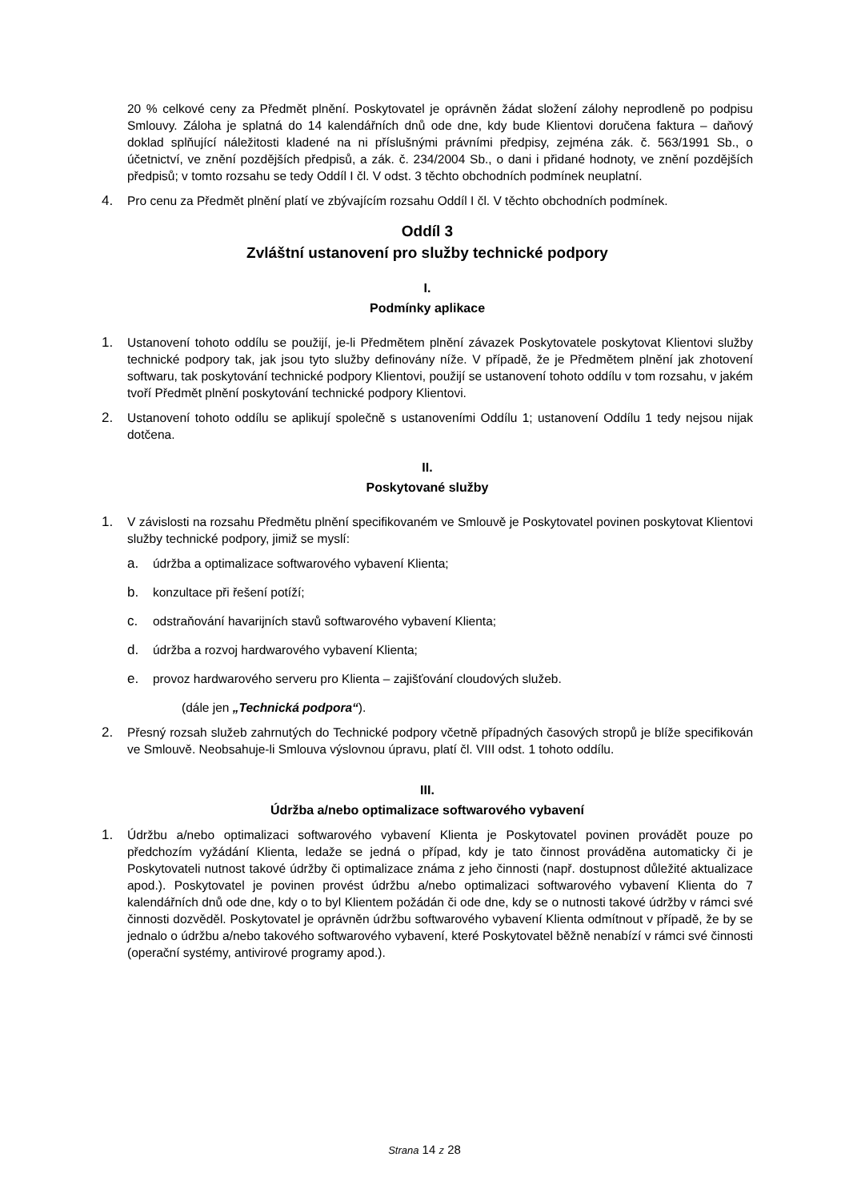20 % celkové ceny za Předmět plnění. Poskytovatel je oprávněn žádat složení zálohy neprodleně po podpisu Smlouvy. Záloha je splatná do 14 kalendářních dnů ode dne, kdy bude Klientovi doručena faktura – daňový doklad splňující náležitosti kladené na ni příslušnými právními předpisy, zejména zák. č. 563/1991 Sb., o účetnictví, ve znění pozdějších předpisů, a zák. č. 234/2004 Sb., o dani i přidané hodnoty, ve znění pozdějších předpisů; v tomto rozsahu se tedy Oddíl I čl. V odst. 3 těchto obchodních podmínek neuplatní.
4. Pro cenu za Předmět plnění platí ve zbývajícím rozsahu Oddíl I čl. V těchto obchodních podmínek.
Oddíl 3
Zvláštní ustanovení pro služby technické podpory
I.
Podmínky aplikace
1. Ustanovení tohoto oddílu se použijí, je-li Předmětem plnění závazek Poskytovatele poskytovat Klientovi služby technické podpory tak, jak jsou tyto služby definovány níže. V případě, že je Předmětem plnění jak zhotovení softwaru, tak poskytování technické podpory Klientovi, použijí se ustanovení tohoto oddílu v tom rozsahu, v jakém tvoří Předmět plnění poskytování technické podpory Klientovi.
2. Ustanovení tohoto oddílu se aplikují společně s ustanoveními Oddílu 1; ustanovení Oddílu 1 tedy nejsou nijak dotčena.
II.
Poskytované služby
1. V závislosti na rozsahu Předmětu plnění specifikovaném ve Smlouvě je Poskytovatel povinen poskytovat Klientovi služby technické podpory, jimiž se myslí:
a. údržba a optimalizace softwarového vybavení Klienta;
b. konzultace při řešení potíží;
c. odstraňování havarijních stavů softwarového vybavení Klienta;
d. údržba a rozvoj hardwarového vybavení Klienta;
e. provoz hardwarového serveru pro Klienta – zajišťování cloudových služeb.
(dále jen „Technická podpora“).
2. Přesný rozsah služeb zahrnutých do Technické podpory včetně případných časových stropů je blíže specifikován ve Smlouvě. Neobsahuje-li Smlouva výslovnou úpravu, platí čl. VIII odst. 1 tohoto oddílu.
III.
Údržba a/nebo optimalizace softwarového vybavení
1. Údržbu a/nebo optimalizaci softwarového vybavení Klienta je Poskytovatel povinen provádět pouze po předchozím vyžádání Klienta, ledaže se jedná o případ, kdy je tato činnost prováděna automaticky či je Poskytovateli nutnost takové údržby či optimalizace známa z jeho činnosti (např. dostupnost důležité aktualizace apod.). Poskytovatel je povinen provést údržbu a/nebo optimalizaci softwarového vybavení Klienta do 7 kalendářních dnů ode dne, kdy o to byl Klientem požádán či ode dne, kdy se o nutnosti takové údržby v rámci své činnosti dozvěděl. Poskytovatel je oprávněn údržbu softwarového vybavení Klienta odmítnout v případě, že by se jednalo o údržbu a/nebo takového softwarového vybavení, které Poskytovatel běžně nenabízí v rámci své činnosti (operační systémy, antivirové programy apod.).
Strana 14 z 28